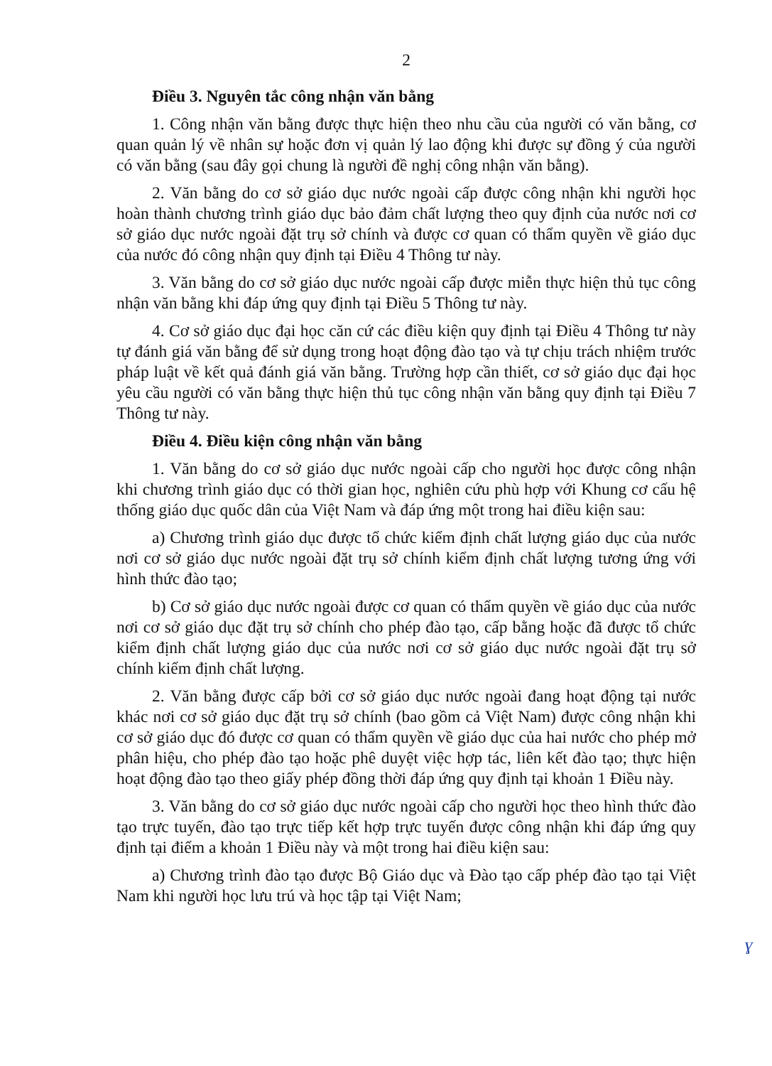2
Điều 3. Nguyên tắc công nhận văn bằng
1. Công nhận văn bằng được thực hiện theo nhu cầu của người có văn bằng, cơ quan quản lý về nhân sự hoặc đơn vị quản lý lao động khi được sự đồng ý của người có văn bằng (sau đây gọi chung là người đề nghị công nhận văn bằng).
2. Văn bằng do cơ sở giáo dục nước ngoài cấp được công nhận khi người học hoàn thành chương trình giáo dục bảo đảm chất lượng theo quy định của nước nơi cơ sở giáo dục nước ngoài đặt trụ sở chính và được cơ quan có thẩm quyền về giáo dục của nước đó công nhận quy định tại Điều 4 Thông tư này.
3. Văn bằng do cơ sở giáo dục nước ngoài cấp được miễn thực hiện thủ tục công nhận văn bằng khi đáp ứng quy định tại Điều 5 Thông tư này.
4. Cơ sở giáo dục đại học căn cứ các điều kiện quy định tại Điều 4 Thông tư này tự đánh giá văn bằng để sử dụng trong hoạt động đào tạo và tự chịu trách nhiệm trước pháp luật về kết quả đánh giá văn bằng. Trường hợp cần thiết, cơ sở giáo dục đại học yêu cầu người có văn bằng thực hiện thủ tục công nhận văn bằng quy định tại Điều 7 Thông tư này.
Điều 4. Điều kiện công nhận văn bằng
1. Văn bằng do cơ sở giáo dục nước ngoài cấp cho người học được công nhận khi chương trình giáo dục có thời gian học, nghiên cứu phù hợp với Khung cơ cấu hệ thống giáo dục quốc dân của Việt Nam và đáp ứng một trong hai điều kiện sau:
a) Chương trình giáo dục được tổ chức kiểm định chất lượng giáo dục của nước nơi cơ sở giáo dục nước ngoài đặt trụ sở chính kiểm định chất lượng tương ứng với hình thức đào tạo;
b) Cơ sở giáo dục nước ngoài được cơ quan có thẩm quyền về giáo dục của nước nơi cơ sở giáo dục đặt trụ sở chính cho phép đào tạo, cấp bằng hoặc đã được tổ chức kiểm định chất lượng giáo dục của nước nơi cơ sở giáo dục nước ngoài đặt trụ sở chính kiểm định chất lượng.
2. Văn bằng được cấp bởi cơ sở giáo dục nước ngoài đang hoạt động tại nước khác nơi cơ sở giáo dục đặt trụ sở chính (bao gồm cả Việt Nam) được công nhận khi cơ sở giáo dục đó được cơ quan có thẩm quyền về giáo dục của hai nước cho phép mở phân hiệu, cho phép đào tạo hoặc phê duyệt việc hợp tác, liên kết đào tạo; thực hiện hoạt động đào tạo theo giấy phép đồng thời đáp ứng quy định tại khoản 1 Điều này.
3. Văn bằng do cơ sở giáo dục nước ngoài cấp cho người học theo hình thức đào tạo trực tuyến, đào tạo trực tiếp kết hợp trực tuyến được công nhận khi đáp ứng quy định tại điểm a khoản 1 Điều này và một trong hai điều kiện sau:
a) Chương trình đào tạo được Bộ Giáo dục và Đào tạo cấp phép đào tạo tại Việt Nam khi người học lưu trú và học tập tại Việt Nam;
ɣ